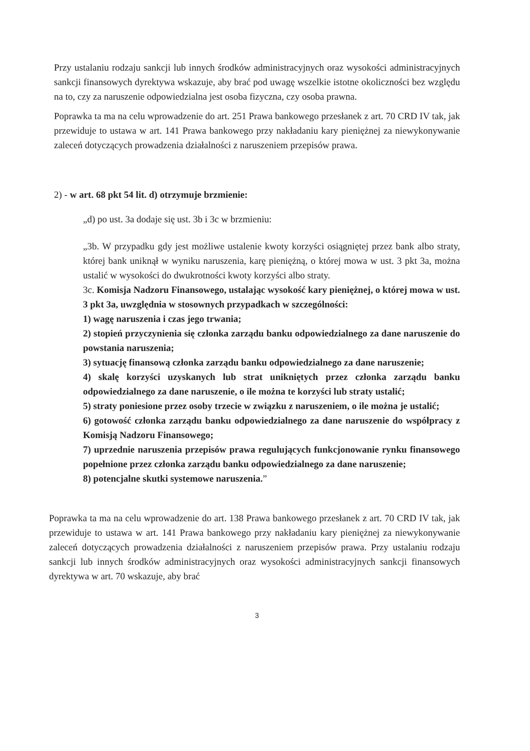Przy ustalaniu rodzaju sankcji lub innych środków administracyjnych oraz wysokości administracyjnych sankcji finansowych dyrektywa wskazuje, aby brać pod uwagę wszelkie istotne okoliczności bez względu na to, czy za naruszenie odpowiedzialna jest osoba fizyczna, czy osoba prawna.
Poprawka ta ma na celu wprowadzenie do art. 251 Prawa bankowego przesłanek z art. 70 CRD IV tak, jak przewiduje to ustawa w art. 141 Prawa bankowego przy nakładaniu kary pieniężnej za niewykonywanie zaleceń dotyczących prowadzenia działalności z naruszeniem przepisów prawa.
2) - w art. 68 pkt 54 lit. d) otrzymuje brzmienie:
„d) po ust. 3a dodaje się ust. 3b i 3c w brzmieniu:
„3b. W przypadku gdy jest możliwe ustalenie kwoty korzyści osiągniętej przez bank albo straty, której bank uniknął w wyniku naruszenia, karę pieniężną, o której mowa w ust. 3 pkt 3a, można ustalić w wysokości do dwukrotności kwoty korzyści albo straty.
3c. Komisja Nadzoru Finansowego, ustalając wysokość kary pieniężnej, o której mowa w ust. 3 pkt 3a, uwzględnia w stosownych przypadkach w szczególności:
1) wagę naruszenia i czas jego trwania;
2) stopień przyczynienia się członka zarządu banku odpowiedzialnego za dane naruszenie do powstania naruszenia;
3) sytuację finansową członka zarządu banku odpowiedzialnego za dane naruszenie;
4) skalę korzyści uzyskanych lub strat unikniętych przez członka zarządu banku odpowiedzialnego za dane naruszenie, o ile można te korzyści lub straty ustalić;
5) straty poniesione przez osoby trzecie w związku z naruszeniem, o ile można je ustalić;
6) gotowość członka zarządu banku odpowiedzialnego za dane naruszenie do współpracy z Komisją Nadzoru Finansowego;
7) uprzednie naruszenia przepisów prawa regulujących funkcjonowanie rynku finansowego popełnione przez członka zarządu banku odpowiedzialnego za dane naruszenie;
8) potencjalne skutki systemowe naruszenia.”
Poprawka ta ma na celu wprowadzenie do art. 138 Prawa bankowego przesłanek z art. 70 CRD IV tak, jak przewiduje to ustawa w art. 141 Prawa bankowego przy nakładaniu kary pieniężnej za niewykonywanie zaleceń dotyczących prowadzenia działalności z naruszeniem przepisów prawa. Przy ustalaniu rodzaju sankcji lub innych środków administracyjnych oraz wysokości administracyjnych sankcji finansowych dyrektywa w art. 70 wskazuje, aby brać
3